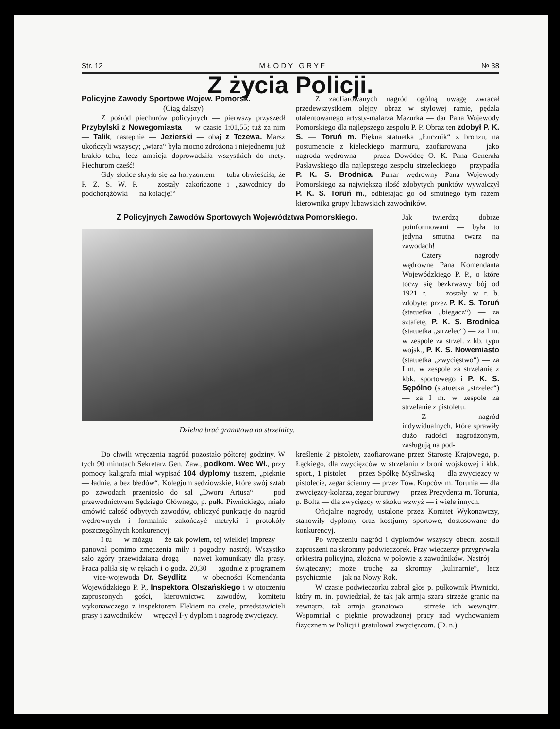Str. 12 M Ł O D Y G R Y F № 38
Z życia Policji.
Policyjne Zawody Sportowe Wojew. Pomorsk.
(Ciąg dalszy)
Z pośród piechurów policyjnych — pierwszy przyszedł Przybylski z Nowegomiasta — w czasie 1:01,55; tuż za nim — Talik, następnie — Jezierski — obaj z Tczewa. Marsz ukończyli wszyscy; „wiara“ była mocno zdrożona i niejednemu już brakło tchu, lecz ambicja doprowadziła wszystkich do mety. Piechurom cześć!
Gdy słońce skryło się za horyzontem — tuba obwieściła, że P. Z. S. W. P. — zostały zakończone i „zawodnicy do podchorążówki — na kolację!“
Z zaofiarowanych nagród ogólną uwagę zwracał przedewszystkiem olejny obraz w stylowej ramie, pędzla utalentowanego artysty-malarza Mazurka — dar Pana Wojewody Pomorskiego dla najlepszego zespołu P. P. Obraz ten zdobył P. K. S. — Toruń m. Piękna statuetka „Łucznik“ z bronzu, na postumencie z kieleckiego marmuru, zaofiarowana — jako nagroda wędrowna — przez Dowódcę O. K. Pana Generała Pasławskiego dla najlepszego zespołu strzeleckiego — przypadła P. K. S. Brodnica. Puhar wędrowny Pana Wojewody Pomorskiego za największą ilość zdobytych punktów wywalczył P. K. S. Toruń m., odbierając go od smutnego tym razem kierownika grupy lubawskich zawodników.
Z Policyjnych Zawodów Sportowych Województwa Pomorskiego.
Dzielna brać granatowa na strzelnicy.
Jak twierdzą dobrze poinformowani — była to jedyna smutna twarz na zawodach!
Cztery nagrody wędrowne Pana Komendanta Wojewódzkiego P. P., o które toczy się bezkrwawy bój od 1921 r. — zostały w r. b. zdobyte: przez P. K. S. Toruń (statuetka „biegacz“) — za sztafetę, P. K. S. Brodnica (statuetka „strzelec“) — za I m. w zespole za strzel. z kb. typu wojsk., P. K. S. Nowemiasto (statuetka „zwycięstwo“) — za I m. w zespole za strzelanie z kbk. sportowego i P. K. S. Sępólno (statuetka „strzelec“) — za I m. w zespole za strzelanie z pistoletu.
Z nagród indywidualnych, które sprawiły dużo radości nagrodzonym, zasługują na pod-
Do chwili wręczenia nagród pozostało półtorej godziny. W tych 90 minutach Sekretarz Gen. Zaw., podkom. Wec Wł., przy pomocy kaligrafa miał wypisać 104 dyplomy tuszem, „pięknie — ładnie, a bez błędów“. Kolegjum sędziowskie, które swój sztab po zawodach przeniosło do sal „Dworu Artusa“ — pod przewodnictwem Sędziego Głównego, p. pułk. Piwnickiego, miało omówić całość odbytych zawodów, obliczyć punktację do nagród wędrownych i formalnie zakończyć metryki i protokóły poszczególnych konkurencyj.
I tu — w mózgu — że tak powiem, tej wielkiej imprezy — panował pomimo zmęczenia miły i pogodny nastrój. Wszystko szło zgóry przewidzianą drogą — nawet komunikaty dla prasy. Praca paliła się w rękach i o godz. 20,30 — zgodnie z programem — vice-wojewoda Dr. Seydlitz — w obecności Komendanta Wojewódzkiego P. P., Inspektora Olszańskiego i w otoczeniu zaproszonych gości, kierownictwa zawodów, komitetu wykonawczego z inspektorem Flekiem na czele, przedstawicieli prasy i zawodników — wręczył I-y dyplom i nagrodę zwycięzcy.
kreślenie 2 pistolety, zaofiarowane przez Starostę Krajowego, p. Łąckiego, dla zwycięzców w strzelaniu z broni wojskowej i kbk. sport., 1 pistolet — przez Spółkę Myśliwską — dla zwycięzcy w pistolecie, zegar ścienny — przez Tow. Kupców m. Torunia — dla zwycięzcy-kolarza, zegar biurowy — przez Prezydenta m. Torunia, p. Bolta — dla zwycięzcy w skoku wzwyż — i wiele innych.
Oficjalne nagrody, ustalone przez Komitet Wykonawczy, stanowiły dyplomy oraz kostjumy sportowe, dostosowane do konkurencyj.
Po wręczeniu nagród i dyplomów wszyscy obecni zostali zaproszeni na skromny podwieczorek. Przy wieczerzy przygrywała orkiestra policyjna, złożona w połowie z zawodników. Nastrój — świąteczny; może trochę za skromny „kulinarnie“, lecz psychicznie — jak na Nowy Rok.
W czasie podwieczorku zabrał głos p. pułkownik Piwnicki, który m. in. powiedział, że tak jak armja szara strzeże granic na zewnątrz, tak armja granatowa — strzeże ich wewnątrz. Wspomniał o pięknie prowadzonej pracy nad wychowaniem fizycznem w Policji i gratulował zwycięzcom. (D. n.)